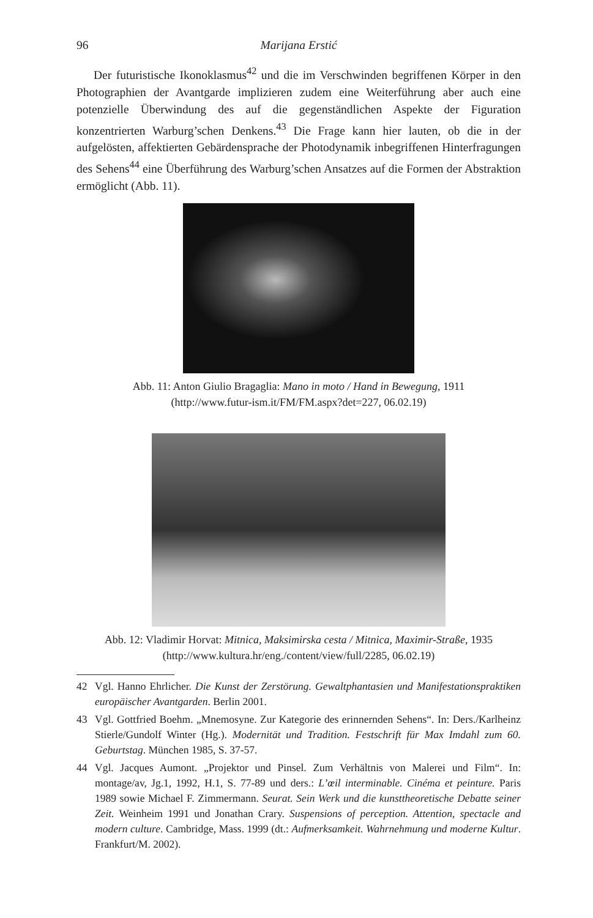96 Marijana Erstić
Der futuristische Ikonoklasmus<sup>42</sup> und die im Verschwinden begriffenen Körper in den Photographien der Avantgarde implizieren zudem eine Weiterführung aber auch eine potenzielle Überwindung des auf die gegenständlichen Aspekte der Figuration konzentrierten Warburg’schen Denkens.<sup>43</sup> Die Frage kann hier lauten, ob die in der aufgelösten, affektierten Gebärdensprache der Photodynamik inbegriffenen Hinterfragungen des Sehens<sup>44</sup> eine Überführung des Warburg’schen Ansatzes auf die Formen der Abstraktion ermöglicht (Abb. 11).
Abb. 11: Anton Giulio Bragaglia: Mano in moto / Hand in Bewegung, 1911
(http://www.futur-ism.it/FM/FM.aspx?det=227, 06.02.19)
Abb. 12: Vladimir Horvat: Mitnica, Maksimirska cesta / Mitnica, Maximir-Straße, 1935
(http://www.kultura.hr/eng./content/view/full/2285, 06.02.19)
42 Vgl. Hanno Ehrlicher. Die Kunst der Zerstörung. Gewaltphantasien und Manifestationspraktiken europäischer Avantgarden. Berlin 2001.
43 Vgl. Gottfried Boehm. „Mnemosyne. Zur Kategorie des erinnernden Sehens“. In: Ders./Karlheinz Stierle/Gundolf Winter (Hg.). Modernität und Tradition. Festschrift für Max Imdahl zum 60. Geburtstag. München 1985, S. 37-57.
44 Vgl. Jacques Aumont. „Projektor und Pinsel. Zum Verhältnis von Malerei und Film“. In: montage/av, Jg.1, 1992, H.1, S. 77-89 und ders.: L’œil interminable. Cinéma et peinture. Paris 1989 sowie Michael F. Zimmermann. Seurat. Sein Werk und die kunsttheoretische Debatte seiner Zeit. Weinheim 1991 und Jonathan Crary. Suspensions of perception. Attention, spectacle and modern culture. Cambridge, Mass. 1999 (dt.: Aufmerksamkeit. Wahrnehmung und moderne Kultur. Frankfurt/M. 2002).